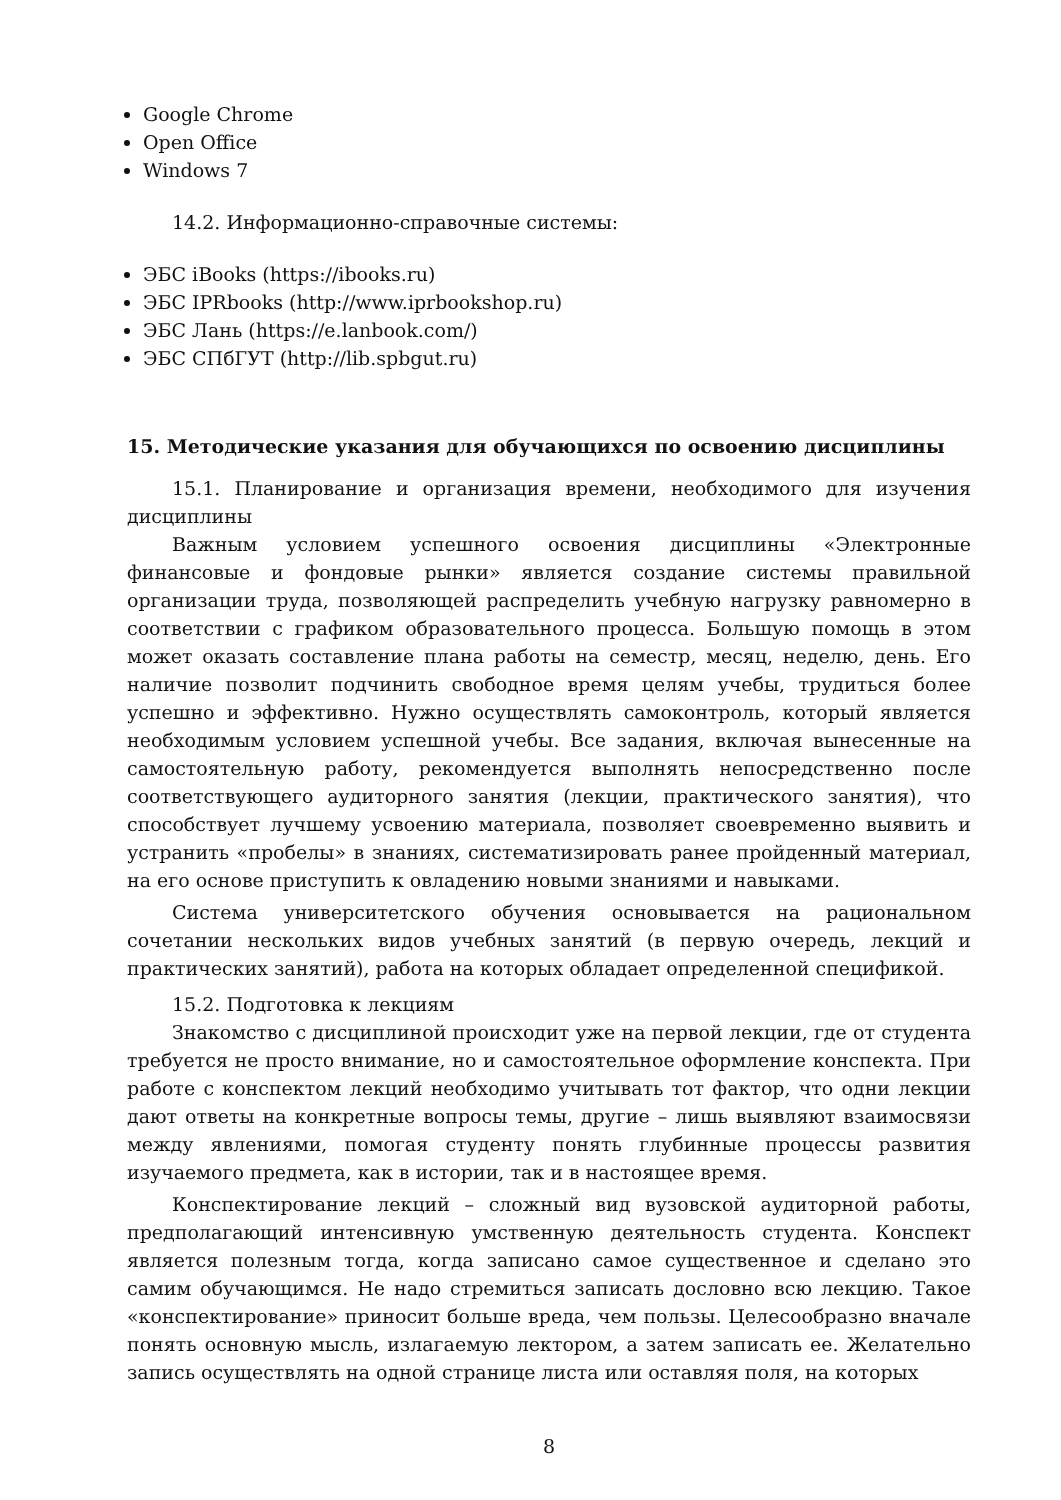Google Chrome
Open Office
Windows 7
14.2. Информационно-справочные системы:
ЭБС iBooks (https://ibooks.ru)
ЭБС IPRbooks (http://www.iprbookshop.ru)
ЭБС Лань (https://e.lanbook.com/)
ЭБС СПбГУТ (http://lib.spbgut.ru)
15. Методические указания для обучающихся по освоению дисциплины
15.1. Планирование и организация времени, необходимого для изучения дисциплины
Важным условием успешного освоения дисциплины «Электронные финансовые и фондовые рынки» является создание системы правильной организации труда, позволяющей распределить учебную нагрузку равномерно в соответствии с графиком образовательного процесса. Большую помощь в этом может оказать составление плана работы на семестр, месяц, неделю, день. Его наличие позволит подчинить свободное время целям учебы, трудиться более успешно и эффективно. Нужно осуществлять самоконтроль, который является необходимым условием успешной учебы. Все задания, включая вынесенные на самостоятельную работу, рекомендуется выполнять непосредственно после соответствующего аудиторного занятия (лекции, практического занятия), что способствует лучшему усвоению материала, позволяет своевременно выявить и устранить «пробелы» в знаниях, систематизировать ранее пройденный материал, на его основе приступить к овладению новыми знаниями и навыками.
Система университетского обучения основывается на рациональном сочетании нескольких видов учебных занятий (в первую очередь, лекций и практических занятий), работа на которых обладает определенной спецификой.
15.2. Подготовка к лекциям
Знакомство с дисциплиной происходит уже на первой лекции, где от студента требуется не просто внимание, но и самостоятельное оформление конспекта. При работе с конспектом лекций необходимо учитывать тот фактор, что одни лекции дают ответы на конкретные вопросы темы, другие – лишь выявляют взаимосвязи между явлениями, помогая студенту понять глубинные процессы развития изучаемого предмета, как в истории, так и в настоящее время.
Конспектирование лекций – сложный вид вузовской аудиторной работы, предполагающий интенсивную умственную деятельность студента. Конспект является полезным тогда, когда записано самое существенное и сделано это самим обучающимся. Не надо стремиться записать дословно всю лекцию. Такое «конспектирование» приносит больше вреда, чем пользы. Целесообразно вначале понять основную мысль, излагаемую лектором, а затем записать ее. Желательно запись осуществлять на одной странице листа или оставляя поля, на которых
8